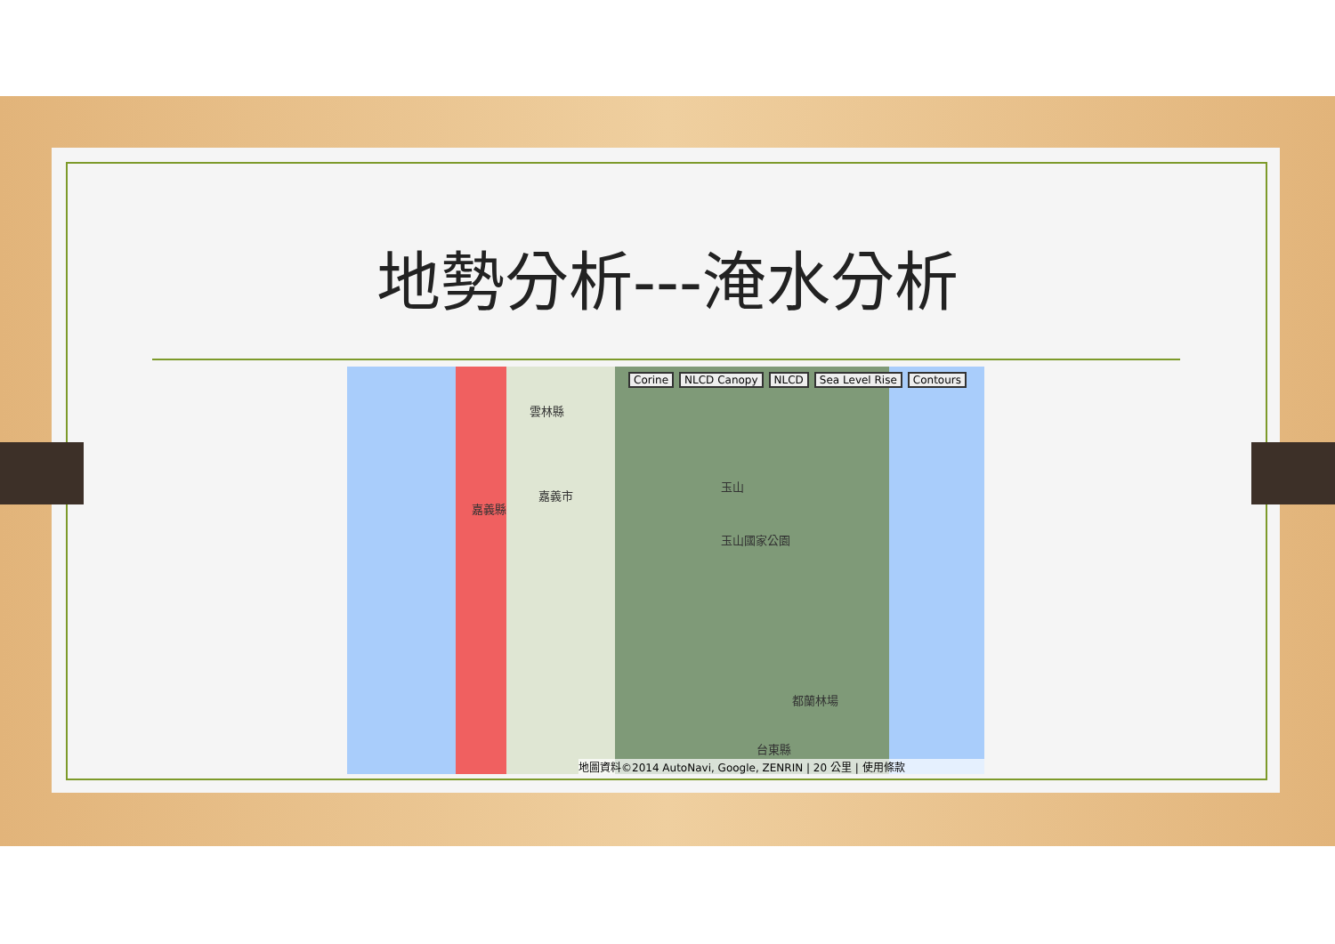地勢分析---淹水分析
Corine NLCD Canopy NLCD Sea Level Rise Contours
雲林縣
嘉義市
嘉義縣
玉山
玉山國家公園
都蘭林場
台東縣
地圖資料©2014 AutoNavi, Google, ZENRIN | 20 公里 | 使用條款